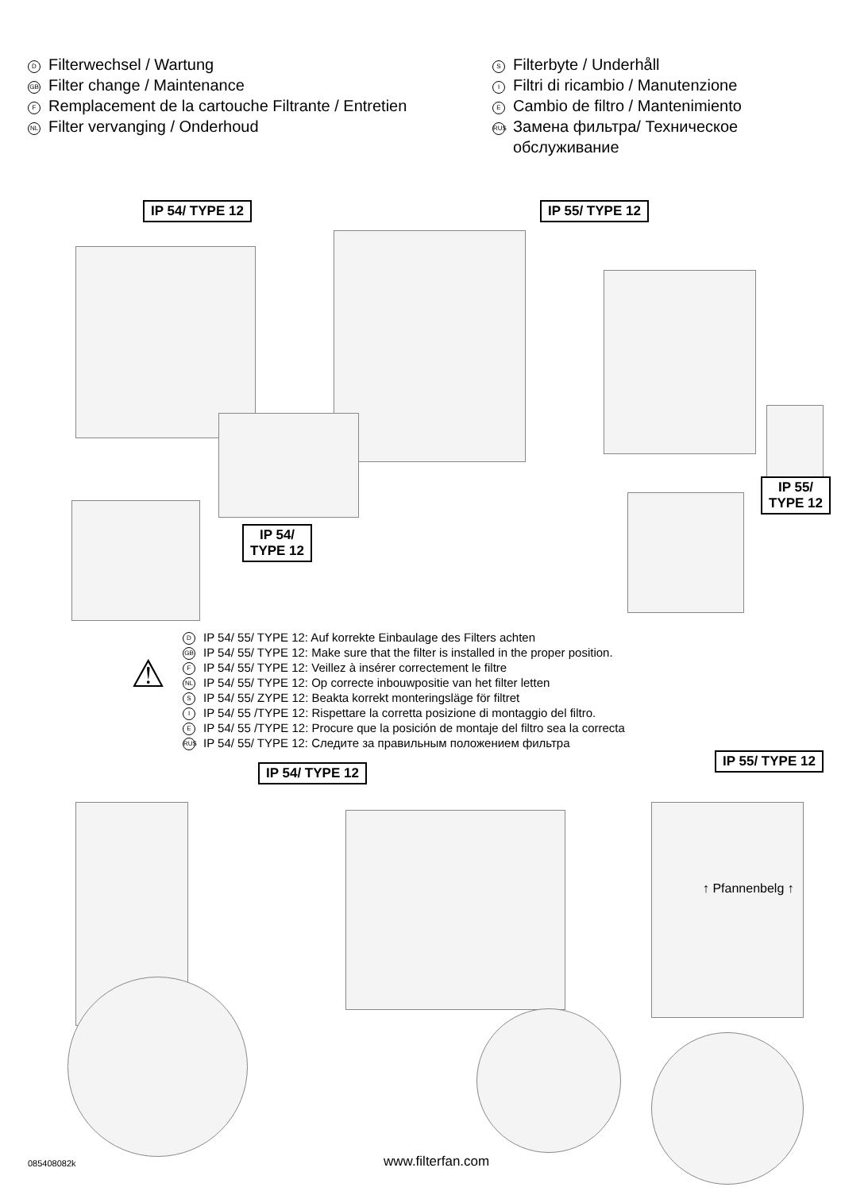D Filterwechsel / Wartung
GB Filter change / Maintenance
F Remplacement de la cartouche Filtrante / Entretien
NL Filter vervanging / Onderhoud
S Filterbyte / Underhåll
I Filtri di ricambio / Manutenzione
E Cambio de filtro / Mantenimiento
RUS Замена фильтра/ Техническое
обслуживание
IP 54/ TYPE 12 IP 55/ TYPE 12
IP 54/
TYPE 12
IP 55/
TYPE 12
⚠
D IP 54/ 55/ TYPE 12: Auf korrekte Einbaulage des Filters achten
GB IP 54/ 55/ TYPE 12: Make sure that the filter is installed in the proper position.
F IP 54/ 55/ TYPE 12: Veillez à insérer correctement le filtre
NL IP 54/ 55/ TYPE 12: Op correcte inbouwpositie van het filter letten
S IP 54/ 55/ ZYPE 12: Beakta korrekt monteringsläge för filtret
I IP 54/ 55 /TYPE 12: Rispettare la corretta posizione di montaggio del filtro.
E IP 54/ 55 /TYPE 12: Procure que la posición de montaje del filtro sea la correcta
RUS IP 54/ 55/ TYPE 12: Следите за правильным положением фильтра
IP 54/ TYPE 12
IP 55/ TYPE 12
↑ Pfannenbelg ↑
085408082k www.filterfan.com